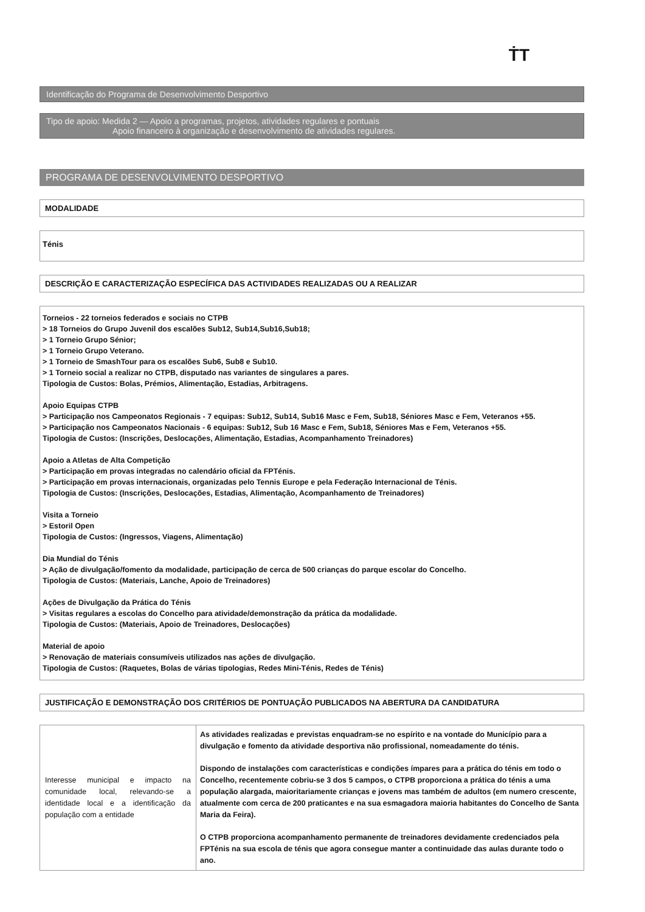ṪT
Identificação do Programa de Desenvolvimento Desportivo
Tipo de apoio: Medida 2 — Apoio a programas, projetos, atividades regulares e pontuais
Apoio financeiro à organização e desenvolvimento de atividades regulares.
PROGRAMA DE DESENVOLVIMENTO DESPORTIVO
MODALIDADE
Ténis
DESCRIÇÃO E CARACTERIZAÇÃO ESPECÍFICA DAS ACTIVIDADES REALIZADAS OU A REALIZAR
Torneios - 22 torneios federados e sociais no CTPB
> 18 Torneios do Grupo Juvenil dos escalões Sub12, Sub14,Sub16,Sub18;
> 1 Torneio Grupo Sénior;
> 1 Torneio Grupo Veterano.
> 1 Torneio de SmashTour para os escalões Sub6, Sub8 e Sub10.
> 1 Torneio social a realizar no CTPB, disputado nas variantes de singulares a pares.
Tipologia de Custos: Bolas, Prémios, Alimentação, Estadias, Arbitragens.
Apoio Equipas CTPB
> Participação nos Campeonatos Regionais - 7 equipas: Sub12, Sub14, Sub16 Masc e Fem, Sub18, Séniores Masc e Fem, Veteranos +55.
> Participação nos Campeonatos Nacionais - 6 equipas: Sub12, Sub 16 Masc e Fem, Sub18, Séniores Mas e Fem, Veteranos +55.
Tipologia de Custos: (Inscrições, Deslocações, Alimentação, Estadias, Acompanhamento Treinadores)
Apoio a Atletas de Alta Competição
> Participação em provas integradas no calendário oficial da FPTénis.
> Participação em provas internacionais, organizadas pelo Tennis Europe e pela Federação Internacional de Ténis.
Tipologia de Custos: (Inscrições, Deslocações, Estadias, Alimentação, Acompanhamento de Treinadores)
Visita a Torneio
> Estoril Open
Tipologia de Custos: (Ingressos, Viagens, Alimentação)
Dia Mundial do Ténis
> Ação de divulgação/fomento da modalidade, participação de cerca de 500 crianças do parque escolar do Concelho.
Tipologia de Custos: (Materiais, Lanche, Apoio de Treinadores)
Ações de Divulgação da Prática do Ténis
> Visitas regulares a escolas do Concelho para atividade/demonstração da prática da modalidade.
Tipologia de Custos: (Materiais, Apoio de Treinadores, Deslocações)
Material de apoio
> Renovação de materiais consumíveis utilizados nas ações de divulgação.
Tipologia de Custos: (Raquetes, Bolas de várias tipologias, Redes Mini-Ténis, Redes de Ténis)
JUSTIFICAÇÃO E DEMONSTRAÇÃO DOS CRITÉRIOS DE PONTUAÇÃO PUBLICADOS NA ABERTURA DA CANDIDATURA
| Interesse municipal e impacto na comunidade local, relevando-se a identidade local e a identificação da população com a entidade | As atividades realizadas e previstas enquadram-se no espírito e na vontade do Município para a divulgação e fomento da atividade desportiva não profissional, nomeadamente do ténis. Dispondo de instalações com características e condições ímpares para a prática do ténis em todo o Concelho, recentemente cobriu-se 3 dos 5 campos, o CTPB proporciona a prática do ténis a uma população alargada, maioritariamente crianças e jovens mas também de adultos (em numero crescente, atualmente com cerca de 200 praticantes e na sua esmagadora maioria habitantes do Concelho de Santa Maria da Feira). O CTPB proporciona acompanhamento permanente de treinadores devidamente credenciados pela FPTénis na sua escola de ténis que agora consegue manter a continuidade das aulas durante todo o ano. |